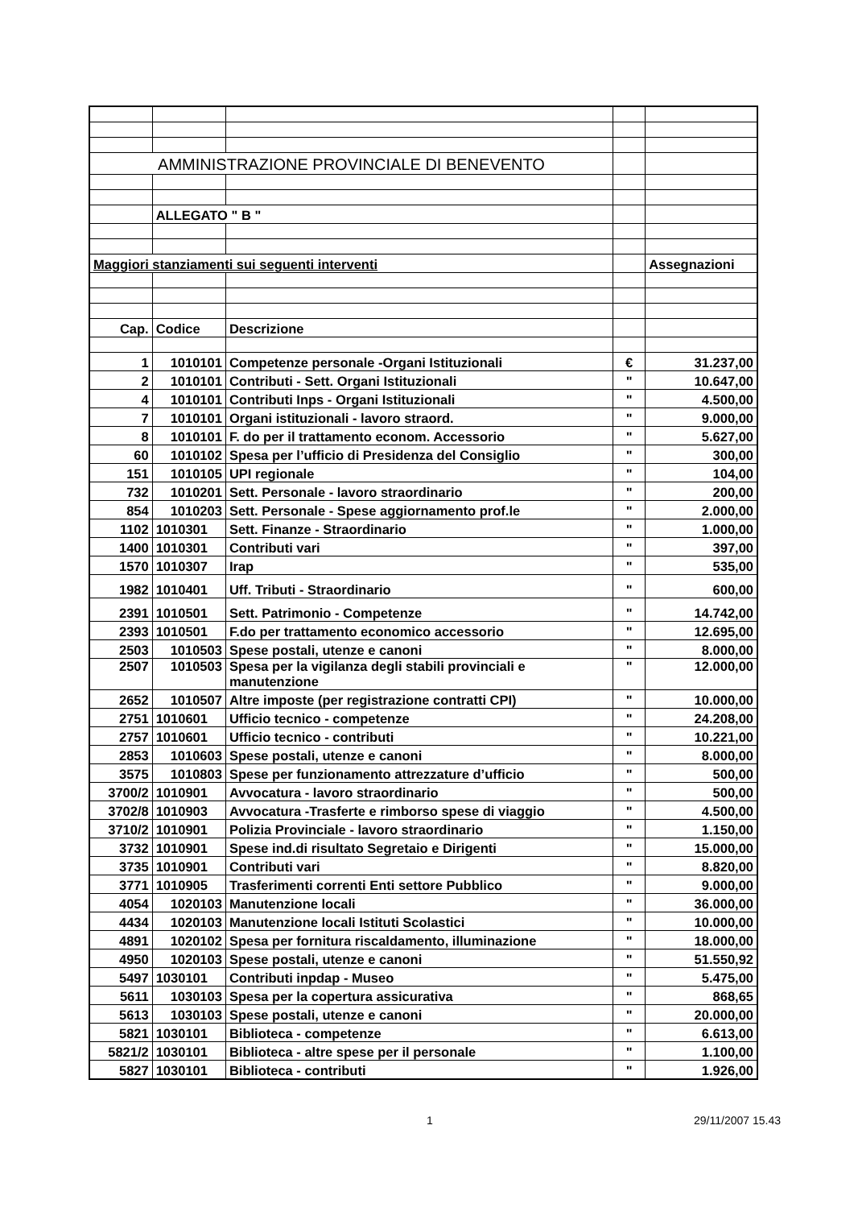| AMMINISTRAZIONE PROVINCIALE DI BENEVENTO | | | | |
| | ALLEGATO " B " | | | |
| Maggiori stanziamenti sui seguenti interventi | | | | Assegnazioni |
| Cap. | Codice | Descrizione | | |
| 1 | 1010101 | Competenze personale -Organi Istituzionali | € | 31.237,00 |
| 2 | 1010101 | Contributi - Sett. Organi Istituzionali | " | 10.647,00 |
| 4 | 1010101 | Contributi Inps - Organi Istituzionali | " | 4.500,00 |
| 7 | 1010101 | Organi istituzionali - lavoro straord. | " | 9.000,00 |
| 8 | 1010101 | F. do per il trattamento econom. Accessorio | " | 5.627,00 |
| 60 | 1010102 | Spesa per l’ufficio di Presidenza del Consiglio | " | 300,00 |
| 151 | 1010105 | UPI regionale | " | 104,00 |
| 732 | 1010201 | Sett. Personale - lavoro straordinario | " | 200,00 |
| 854 | 1010203 | Sett. Personale - Spese aggiornamento prof.le | " | 2.000,00 |
| 1102 | 1010301 | Sett. Finanze - Straordinario | " | 1.000,00 |
| 1400 | 1010301 | Contributi vari | " | 397,00 |
| 1570 | 1010307 | Irap | " | 535,00 |
| 1982 | 1010401 | Uff. Tributi - Straordinario | " | 600,00 |
| 2391 | 1010501 | Sett. Patrimonio - Competenze | " | 14.742,00 |
| 2393 | 1010501 | F.do per trattamento economico accessorio | " | 12.695,00 |
| 2503 | 1010503 | Spese postali, utenze e canoni | " | 8.000,00 |
| 2507 | 1010503 | Spesa per la vigilanza degli stabili provinciali e manutenzione | " | 12.000,00 |
| 2652 | 1010507 | Altre imposte (per registrazione contratti CPI) | " | 10.000,00 |
| 2751 | 1010601 | Ufficio tecnico - competenze | " | 24.208,00 |
| 2757 | 1010601 | Ufficio tecnico - contributi | " | 10.221,00 |
| 2853 | 1010603 | Spese postali, utenze e canoni | " | 8.000,00 |
| 3575 | 1010803 | Spese per funzionamento attrezzature d’ufficio | " | 500,00 |
| 3700/2 | 1010901 | Avvocatura - lavoro straordinario | " | 500,00 |
| 3702/8 | 1010903 | Avvocatura -Trasferte e rimborso spese di viaggio | " | 4.500,00 |
| 3710/2 | 1010901 | Polizia Provinciale - lavoro straordinario | " | 1.150,00 |
| 3732 | 1010901 | Spese ind.di risultato Segretaio e Dirigenti | " | 15.000,00 |
| 3735 | 1010901 | Contributi vari | " | 8.820,00 |
| 3771 | 1010905 | Trasferimenti correnti Enti settore Pubblico | " | 9.000,00 |
| 4054 | 1020103 | Manutenzione locali | " | 36.000,00 |
| 4434 | 1020103 | Manutenzione locali Istituti Scolastici | " | 10.000,00 |
| 4891 | 1020102 | Spesa per fornitura riscaldamento, illuminazione | " | 18.000,00 |
| 4950 | 1020103 | Spese postali, utenze e canoni | " | 51.550,92 |
| 5497 | 1030101 | Contributi inpdap - Museo | " | 5.475,00 |
| 5611 | 1030103 | Spesa per la copertura assicurativa | " | 868,65 |
| 5613 | 1030103 | Spese postali, utenze e canoni | " | 20.000,00 |
| 5821 | 1030101 | Biblioteca - competenze | " | 6.613,00 |
| 5821/2 | 1030101 | Biblioteca - altre spese per il personale | " | 1.100,00 |
| 5827 | 1030101 | Biblioteca - contributi | " | 1.926,00 |
1 29/11/2007 15.43